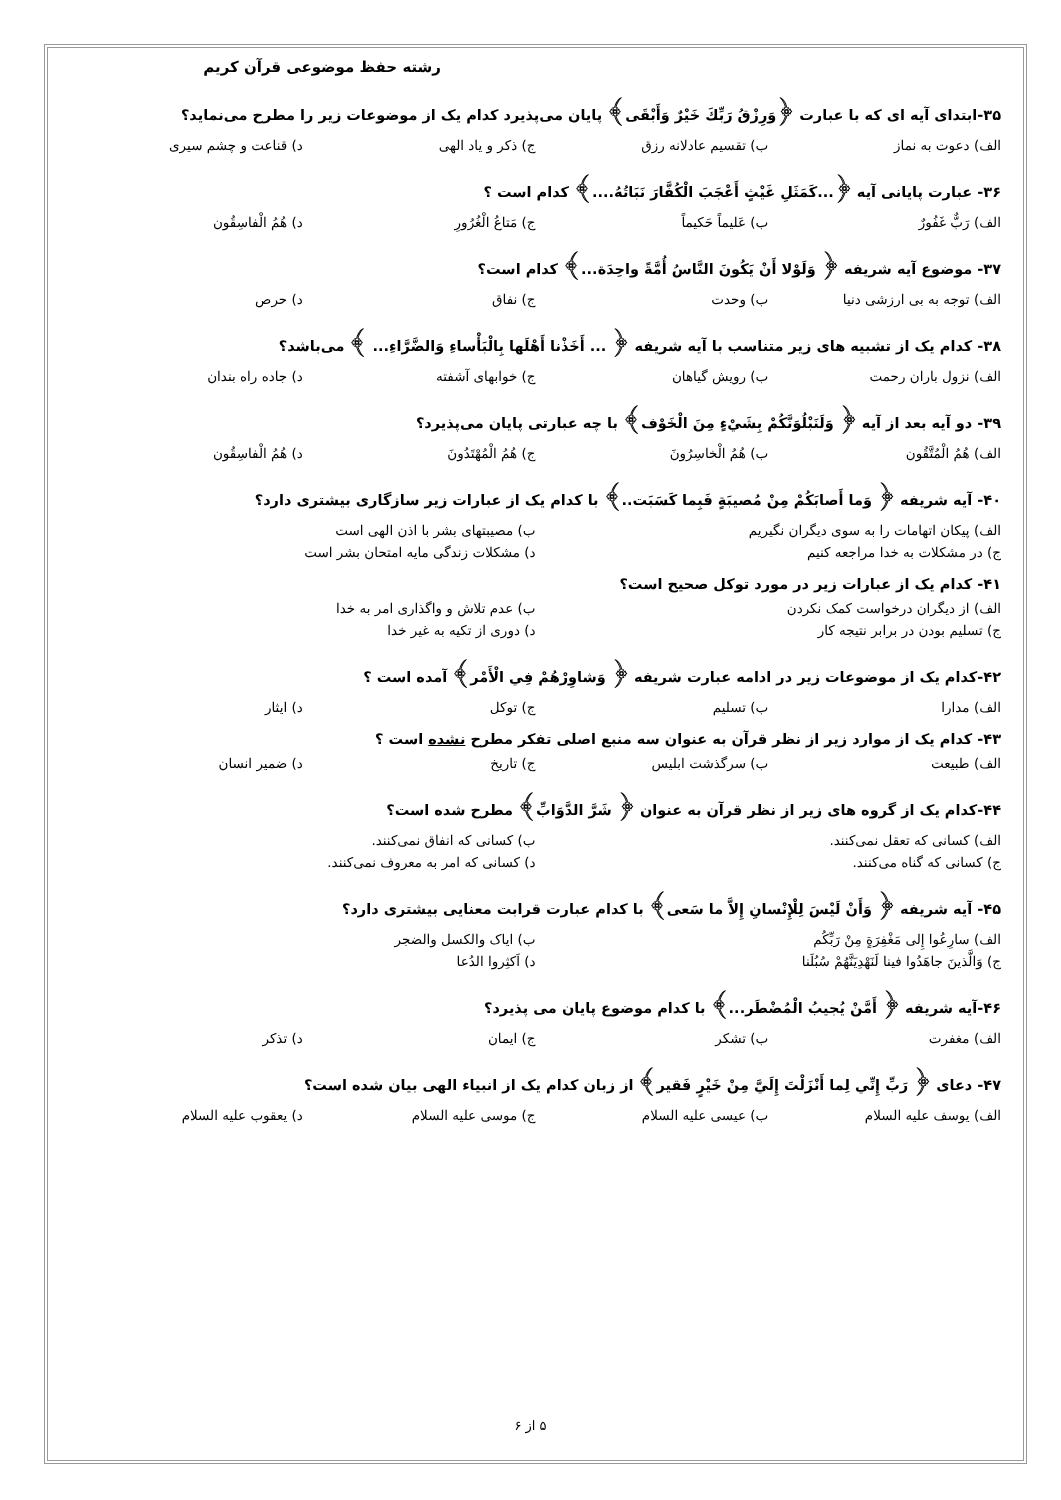رشته حفظ موضوعی قرآن کریم
۳۵-ابتدای آیه ای که با عبارت ﴿وَرِزْقُ رَبِّكَ خَيْرٌ وَأَبْقَى﴾ پایان می‌پذیرد کدام یک از موضوعات زیر را مطرح می‌نماید؟
الف) دعوت به نماز ب) تقسیم عادلانه رزق ج) ذکر و یاد الهی د) قناعت و چشم سیری
۳۶- عبارت پایانی آیه ﴿...كَمَثَلِ غَيْثٍ أَعْجَبَ الْكُفَّارَ نَبَاتُهُ....﴾ کدام است ؟
الف) رَبٌّ غَفُورٌ ب) عَليماً حَكيماً ج) مَتاعُ الْغُرُورِ د) هُمُ الْفاسِقُون
۳۷- موضوع آیه شریفه ﴿ وَلَوْلا أَنْ يَكُونَ النَّاسُ أُمَّةً واحِدَة...﴾ کدام است؟
الف) توجه به بی ارزشی دنیا ب) وحدت ج) نفاق د) حرص
۳۸- کدام یک از تشبیه های زیر متناسب با آیه شریفه ﴿ ... أَخَذْنا أَهْلَها بِالْبَأْساءِ وَالضَّرَّاءِ... ﴾ می‌باشد؟
الف) نزول باران رحمت ب) رویش گیاهان ج) خوابهای آشفته د) جاده راه بندان
۳۹- دو آیه بعد از آیه ﴿ وَلَنَبْلُوَنَّكُمْ بِشَيْءٍ مِنَ الْخَوْف﴾ با چه عبارتی پایان می‌پذیرد؟
الف) هُمُ الْمُتَّقُون ب) هُمُ الْخاسِرُونَ ج) هُمُ الْمُهْتَدُونَ د) هُمُ الْفاسِقُون
۴۰- آیه شریفه ﴿ وَما أَصابَكُمْ مِنْ مُصيبَةٍ فَبِما كَسَبَت..﴾ با کدام یک از عبارات زیر سازگاری بیشتری دارد؟
الف) پیکان اتهامات را به سوی دیگران نگیریم ب) مصیبتهای بشر با اذن الهی است
ج) در مشکلات به خدا مراجعه کنیم د) مشکلات زندگی مایه امتحان بشر است
۴۱- کدام یک از عبارات زیر در مورد توکل صحیح است؟
الف) از دیگران درخواست کمک نکردن ب) عدم تلاش و واگذاری امر به خدا
ج) تسلیم بودن در برابر نتیجه کار د) دوری از تکیه به غیر خدا
۴۲-کدام یک از موضوعات زیر در ادامه عبارت شریفه ﴿ وَشاوِرْهُمْ فِي الْأَمْر﴾ آمده است ؟
الف) مدارا ب) تسلیم ج) توکل د) ایثار
۴۳- کدام یک از موارد زیر از نظر قرآن به عنوان سه منبع اصلی تفکر مطرح نشده است ؟
الف) طبیعت ب) سرگذشت ابلیس ج) تاریخ د) ضمیر انسان
۴۴-کدام یک از گروه های زیر از نظر قرآن به عنوان ﴿ شَرَّ الدَّوَابِّ﴾ مطرح شده است؟
الف) کسانی که تعقل نمی‌کنند. ب) کسانی که انفاق نمی‌کنند.
ج) کسانی که گناه می‌کنند. د) کسانی که امر به معروف نمی‌کنند.
۴۵- آیه شریفه ﴿ وَأَنْ لَيْسَ لِلْإِنْسانِ إِلاَّ ما سَعى﴾ با کدام عبارت قرابت معنایی بیشتری دارد؟
الف) سارِعُوا إِلى مَغْفِرَةٍ مِنْ رَبِّكُم ب) ایاک والکسل والضجر
ج) وَالَّذينَ جاهَدُوا فينا لَنَهْدِيَنَّهُمْ سُبُلَنا د) اَكثِروا الدُعا
۴۶-آیه شریفه ﴿ أَمَّنْ يُجيبُ الْمُضْطَر...﴾ با کدام موضوع پایان می پذیرد؟
الف) مغفرت ب) تشکر ج) ایمان د) تذکر
۴۷- دعای ﴿ رَبِّ إِنِّي لِما أَنْزَلْتَ إِلَيَّ مِنْ خَيْرٍ فَقير﴾ از زبان کدام یک از انبیاء الهی بیان شده است؟
الف) یوسف علیه السلام ب) عیسی علیه السلام ج) موسی علیه السلام د) یعقوب علیه السلام
۵ از ۶